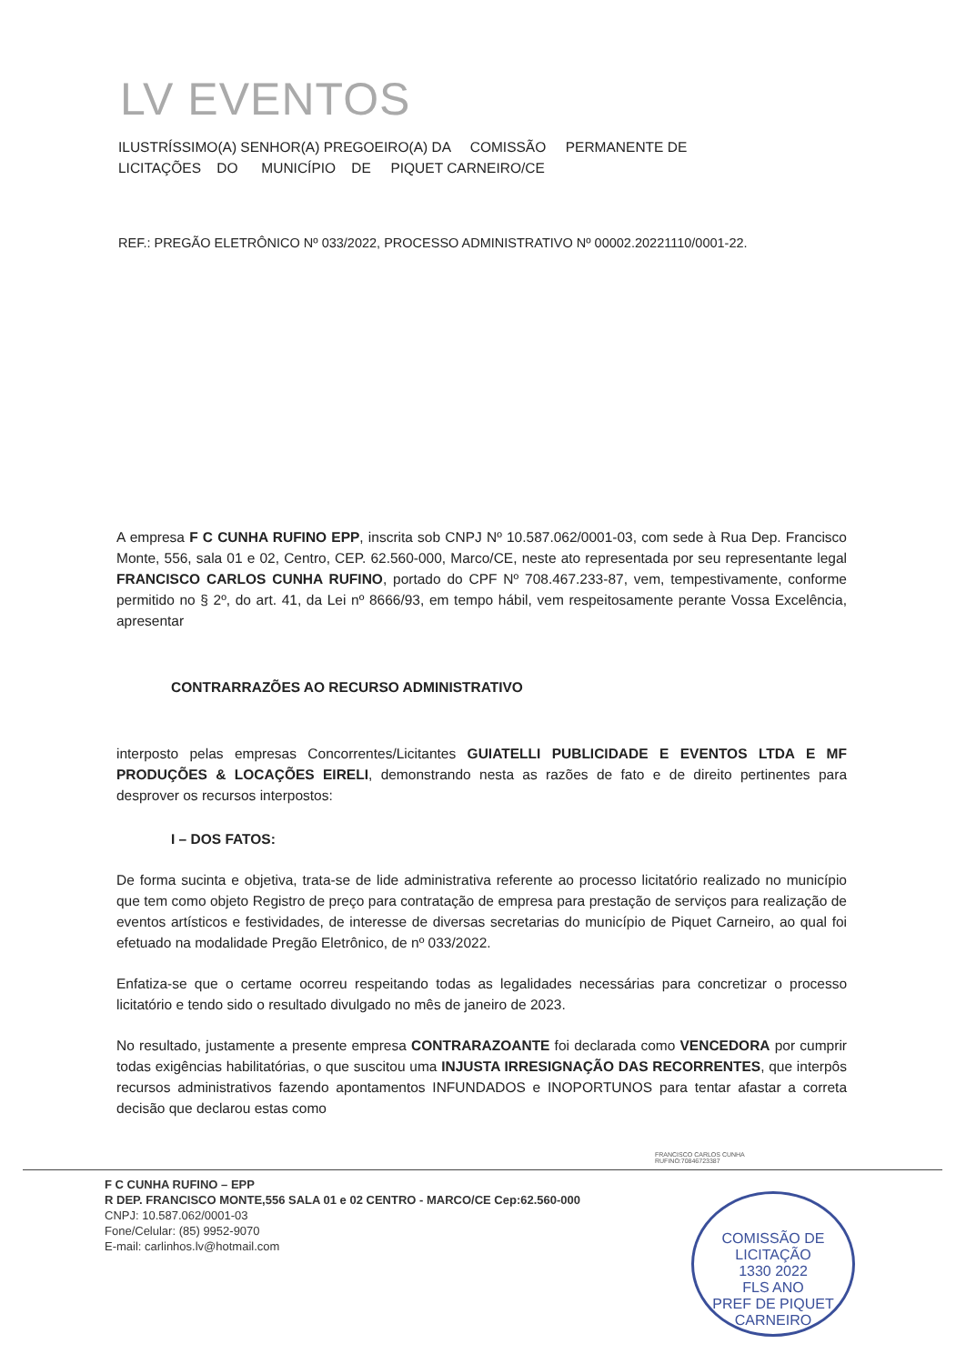LV EVENTOS
ILUSTRÍSSIMO(A) SENHOR(A) PREGOEIRO(A) DA COMISSÃO PERMANENTE DE
LICITAÇÕES DO MUNICÍPIO DE PIQUET CARNEIRO/CE
REF.: PREGÃO ELETRÔNICO Nº 033/2022, PROCESSO ADMINISTRATIVO Nº 00002.20221110/0001-22.
A empresa F C CUNHA RUFINO EPP, inscrita sob CNPJ Nº 10.587.062/0001-03, com sede à Rua Dep. Francisco Monte, 556, sala 01 e 02, Centro, CEP. 62.560-000, Marco/CE, neste ato representada por seu representante legal FRANCISCO CARLOS CUNHA RUFINO, portado do CPF Nº 708.467.233-87, vem, tempestivamente, conforme permitido no § 2º, do art. 41, da Lei nº 8666/93, em tempo hábil, vem respeitosamente perante Vossa Excelência, apresentar
CONTRARRAZÕES AO RECURSO ADMINISTRATIVO
interposto pelas empresas Concorrentes/Licitantes GUIATELLI PUBLICIDADE E EVENTOS LTDA E MF PRODUÇÕES & LOCAÇÕES EIRELI, demonstrando nesta as razões de fato e de direito pertinentes para desprover os recursos interpostos:
I – DOS FATOS:
De forma sucinta e objetiva, trata-se de lide administrativa referente ao processo licitatório realizado no município que tem como objeto Registro de preço para contratação de empresa para prestação de serviços para realização de eventos artísticos e festividades, de interesse de diversas secretarias do município de Piquet Carneiro, ao qual foi efetuado na modalidade Pregão Eletrônico, de nº 033/2022.
Enfatiza-se que o certame ocorreu respeitando todas as legalidades necessárias para concretizar o processo licitatório e tendo sido o resultado divulgado no mês de janeiro de 2023.
No resultado, justamente a presente empresa CONTRARAZOANTE foi declarada como VENCEDORA por cumprir todas exigências habilitatórias, o que suscitou uma INJUSTA IRRESIGNAÇÃO DAS RECORRENTES, que interpôs recursos administrativos fazendo apontamentos INFUNDADOS e INOPORTUNOS para tentar afastar a correta decisão que declarou estas como
FRANCISCO CARLOS CUNHA
RUFINO:70846723387
F C CUNHA RUFINO – EPP
R DEP. FRANCISCO MONTE,556 SALA 01 e 02 CENTRO - MARCO/CE Cep:62.560-000
CNPJ: 10.587.062/0001-03
Fone/Celular: (85) 9952-9070
E-mail: carlinhos.lv@hotmail.com
COMISSÃO DE LICITAÇÃO
1330 2022
FLS ANO
PREF DE PIQUET CARNEIRO